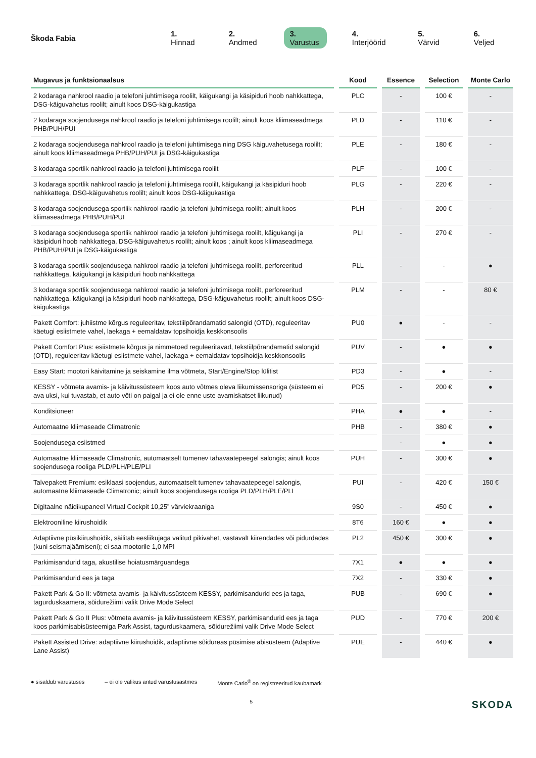Škoda Fabia 1. Hinnad 2. Andmed 3. Varustus 4. Interjöörid 5. Värvid 6. Veljed
| Mugavus ja funktsionaalsus | Kood | Essence | Selection | Monte Carlo |
| --- | --- | --- | --- | --- |
| 2 kodaraga nahkrool raadio ja telefoni juhtimisega roolilt, käigukangi ja käsipiduri hoob nahkkattega, DSG-käiguvahetus roolilt; ainult koos DSG-käigukastiga | PLC | - | 100 € | - |
| 2 kodaraga soojendusega nahkrool raadio ja telefoni juhtimisega roolilt; ainult koos kliimaseadmega PHB/PUH/PUI | PLD | - | 110 € | - |
| 2 kodaraga soojendusega nahkrool raadio ja telefoni juhtimisega ning DSG käiguvahetusega roolilt; ainult koos kliimaseadmega PHB/PUH/PUI ja DSG-käigukastiga | PLE | - | 180 € | - |
| 3 kodaraga sportlik nahkrool raadio ja telefoni juhtimisega roolilt | PLF | - | 100 € | - |
| 3 kodaraga sportlik nahkrool raadio ja telefoni juhtimisega roolilt, käigukangi ja käsipiduri hoob nahkkattega, DSG-käiguvahetus roolilt; ainult koos DSG-käigukastiga | PLG | - | 220 € | - |
| 3 kodaraga soojendusega sportlik nahkrool raadio ja telefoni juhtimisega roolilt; ainult koos kliimaseadmega PHB/PUH/PUI | PLH | - | 200 € | - |
| 3 kodaraga soojendusega sportlik nahkrool raadio ja telefoni juhtimisega roolilt, käigukangi ja käsipiduri hoob nahkkattega, DSG-käiguvahetus roolilt; ainult koos ; ainult koos kliimaseadmega PHB/PUH/PUI ja DSG-käigukastiga | PLI | - | 270 € | - |
| 3 kodaraga sportlik soojendusega nahkrool raadio ja telefoni juhtimisega roolilt, perforeeritud nahkkattega, käigukangi ja käsipiduri hoob nahkkattega | PLL | - | - | ● |
| 3 kodaraga sportlik soojendusega nahkrool raadio ja telefoni juhtimisega roolilt, perforeeritud nahkkattega, käigukangi ja käsipiduri hoob nahkkattega, DSG-käiguvahetus roolilt; ainult koos DSG-käigukastiga | PLM | - | - | 80 € |
| Pakett Comfort: juhiistme kõrgus reguleeritav, tekstiilpõrandamatid salongid (OTD), reguleeritav käetugi esiistmete vahel, laekaga + eemaldatav topsihoidja keskkonsoolis | PU0 | ● | - | - |
| Pakett Comfort Plus: esiistmete kõrgus ja nimmetoed reguleeritavad, tekstiilpõrandamatid salongid (OTD), reguleeritav käetugi esiistmete vahel, laekaga + eemaldatav topsihoidja keskkonsoolis | PUV | - | ● | ● |
| Easy Start: mootori käivitamine ja seiskamine ilma võtmeta, Start/Engine/Stop lülitist | PD3 | - | ● | - |
| KESSY - võtmeta avamis- ja käivitussüsteem koos auto võtmes oleva liikumissensoriga (süsteem ei ava uksi, kui tuvastab, et auto võti on paigal ja ei ole enne uste avamiskatset liikunud) | PD5 | - | 200 € | ● |
| Konditsioneer | PHA | ● | ● | - |
| Automaatne kliimaseade Climatronic | PHB | - | 380 € | ● |
| Soojendusega esiistmed | | - | ● | ● |
| Automaatne kliimaseade Climatronic, automaatselt tumenev tahavaatepeegel salongis; ainult koos soojendusega rooliga PLD/PLH/PLE/PLI | PUH | - | 300 € | ● |
| Talvepakett Premium: esiklaasi soojendus, automaatselt tumenev tahavaatepeegel salongis, automaatne kliimaseade Climatronic; ainult koos soojendusega rooliga PLD/PLH/PLE/PLI | PUI | - | 420 € | 150 € |
| Digitaalne näidikupaneel Virtual Cockpit 10,25” värviekraaniga | 9S0 | - | 450 € | ● |
| Elektrooniline kiirushoidik | 8T6 | 160 € | ● | ● |
| Adaptiivne püsikiirushoidik, säilitab eesliikujaga valitud pikivahet, vastavalt kiirendades või pidurdades (kuni seismajäämiseni); ei saa mootorile 1,0 MPI | PL2 | 450 € | 300 € | ● |
| Parkimisandurid taga, akustilise hoiatusmärguandega | 7X1 | ● | ● | ● |
| Parkimisandurid ees ja taga | 7X2 | - | 330 € | ● |
| Pakett Park & Go II: võtmeta avamis- ja käivitussüsteem KESSY, parkimisandurid ees ja taga, tagurduskaamera, sõidurežiimi valik Drive Mode Select | PUB | - | 690 € | ● |
| Pakett Park & Go II Plus: võtmeta avamis- ja käivitussüsteem KESSY, parkimisandurid ees ja taga koos parkimisabisüsteemiga Park Assist, tagurduskaamera, sõidurežiimi valik Drive Mode Select | PUD | - | 770 € | 200 € |
| Pakett Assisted Drive: adaptiivne kiirushoidik, adaptiivne sõidureas püsimise abisüsteem (Adaptive Lane Assist) | PUE | - | 440 € | ● |
● sisaldub varustuses – ei ole valikus antud varustusastmes Monte Carlo<sup>®</sup> on registreeritud kaubamärk
5 SKODA